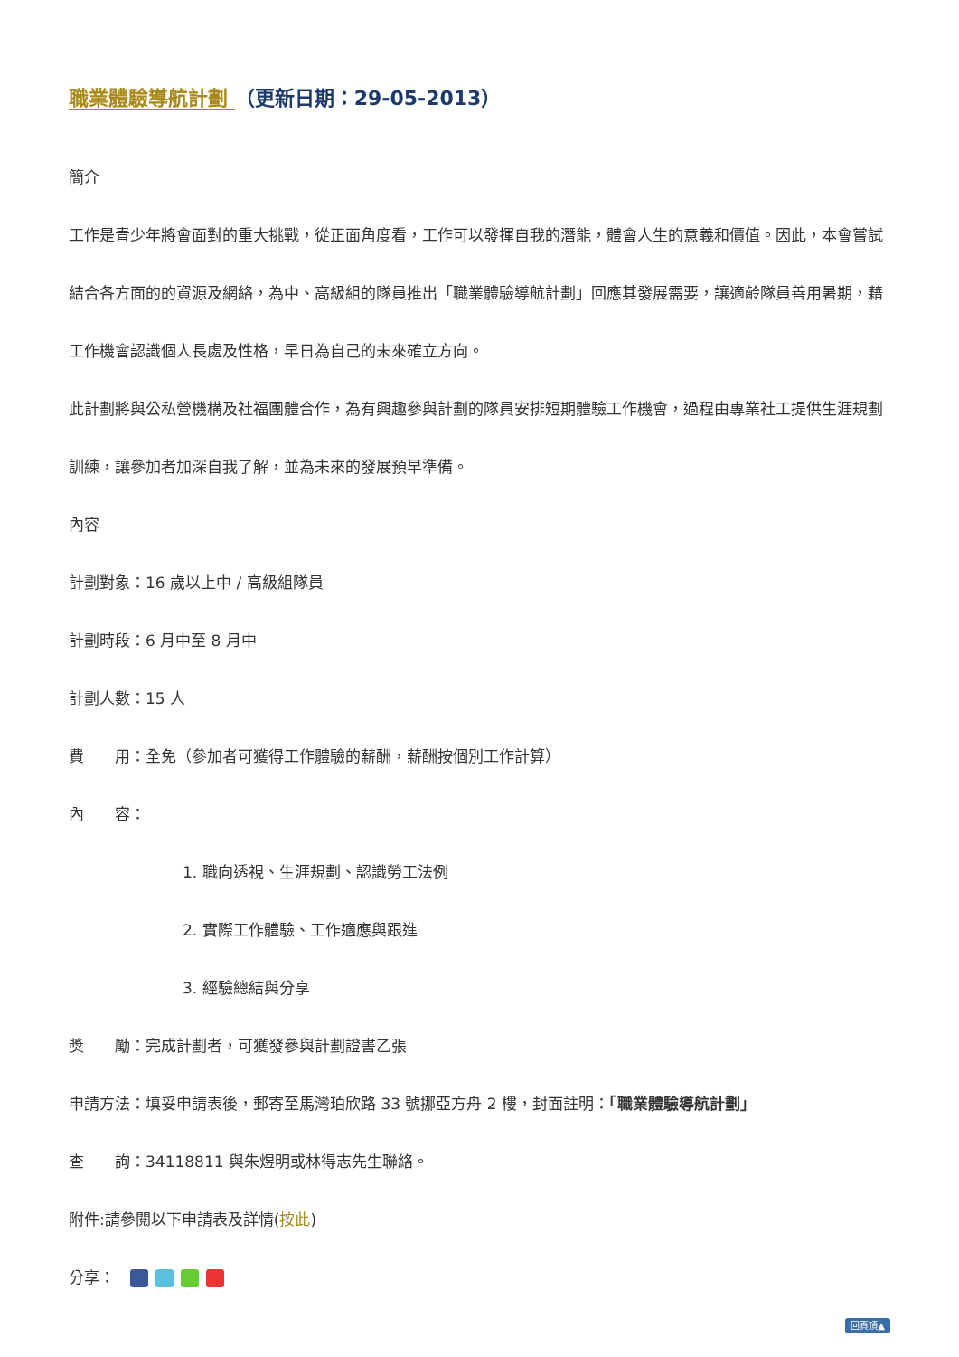職業體驗導航計劃 （更新日期：29-05-2013）
簡介
工作是青少年將會面對的重大挑戰，從正面角度看，工作可以發揮自我的潛能，體會人生的意義和價值。因此，本會嘗試結合各方面的的資源及網絡，為中、高級組的隊員推出「職業體驗導航計劃」回應其發展需要，讓適齡隊員善用暑期，藉工作機會認識個人長處及性格，早日為自己的未來確立方向。
此計劃將與公私營機構及社福團體合作，為有興趣參與計劃的隊員安排短期體驗工作機會，過程由專業社工提供生涯規劃訓練，讓參加者加深自我了解，並為未來的發展預早準備。
內容
計劃對象：16 歲以上中 / 高級組隊員
計劃時段：6 月中至 8 月中
計劃人數：15 人
費　　用：全免（參加者可獲得工作體驗的薪酬，薪酬按個別工作計算）
內　　容：
1. 職向透視、生涯規劃、認識勞工法例
2. 實際工作體驗、工作適應與跟進
3. 經驗總結與分享
獎　　勵：完成計劃者，可獲發參與計劃證書乙張
申請方法：填妥申請表後，郵寄至馬灣珀欣路 33 號挪亞方舟 2 樓，封面註明：「職業體驗導航計劃」
查　　詢：34118811 與朱煜明或林得志先生聯絡。
附件:請參閱以下申請表及詳情(按此)
分享：　
回頁頂▲